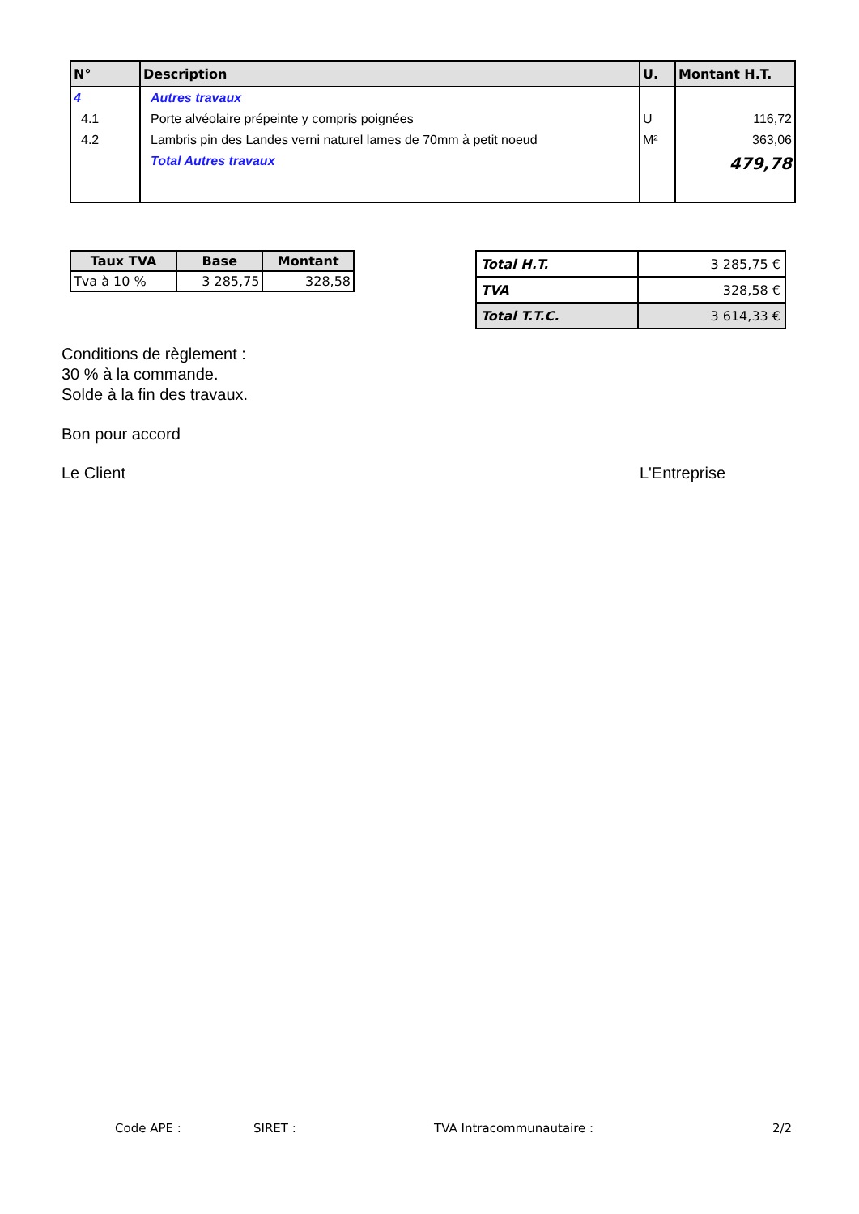| N° | Description | U. | Montant H.T. |
| --- | --- | --- | --- |
| 4 | Autres travaux | | |
| 4.1 | Porte alvéolaire prépeinte y compris poignées | U | 116,72 |
| 4.2 | Lambris pin des Landes verni naturel lames de 70mm à petit noeud | M² | 363,06 |
| | Total Autres travaux | | 479,78 |
| Taux TVA | Base | Montant |
| --- | --- | --- |
| Tva à 10 % | 3 285,75 | 328,58 |
| Total H.T. | 3 285,75 € |
| TVA | 328,58 € |
| Total T.T.C. | 3 614,33 € |
Conditions de règlement :
30 % à la commande.
Solde à la fin des travaux.
Bon pour accord
Le Client L'Entreprise
Code APE : SIRET : TVA Intracommunautaire : 2/2